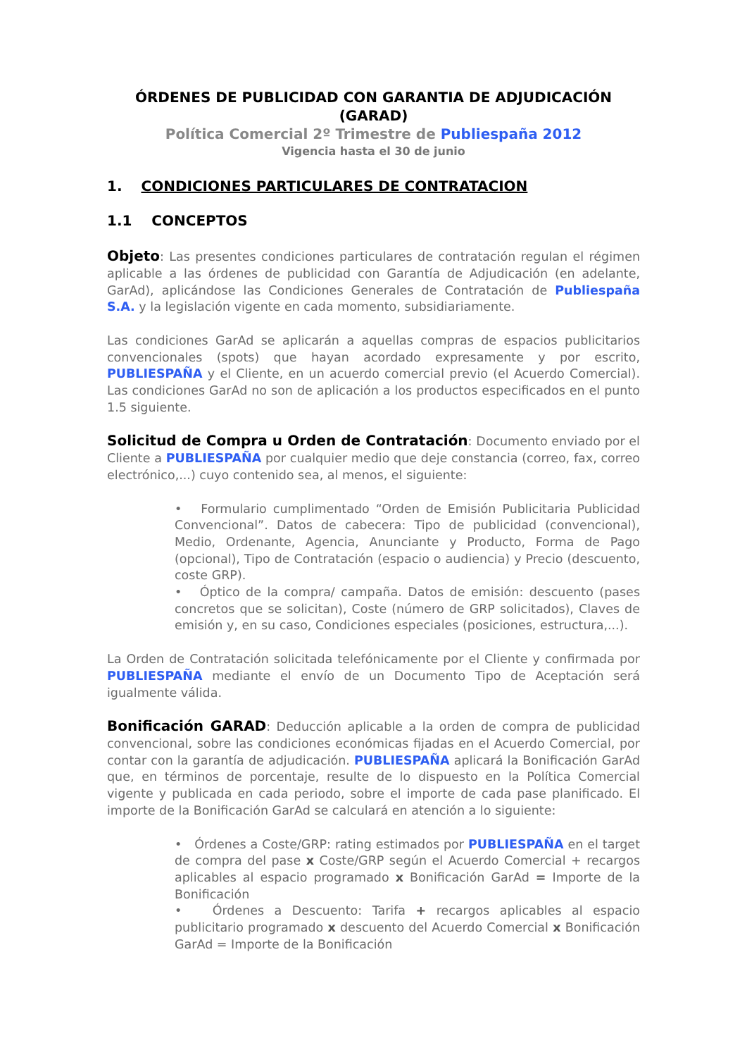ÓRDENES DE PUBLICIDAD CON GARANTIA DE ADJUDICACIÓN
(GARAD)
Política Comercial 2º Trimestre de Publiespaña 2012
Vigencia hasta el 30 de junio
1. CONDICIONES PARTICULARES DE CONTRATACION
1.1 CONCEPTOS
Objeto: Las presentes condiciones particulares de contratación regulan el régimen aplicable a las órdenes de publicidad con Garantía de Adjudicación (en adelante, GarAd), aplicándose las Condiciones Generales de Contratación de Publiespaña S.A. y la legislación vigente en cada momento, subsidiariamente.
Las condiciones GarAd se aplicarán a aquellas compras de espacios publicitarios convencionales (spots) que hayan acordado expresamente y por escrito, PUBLIESPAÑA y el Cliente, en un acuerdo comercial previo (el Acuerdo Comercial). Las condiciones GarAd no son de aplicación a los productos especificados en el punto 1.5 siguiente.
Solicitud de Compra u Orden de Contratación: Documento enviado por el Cliente a PUBLIESPAÑA por cualquier medio que deje constancia (correo, fax, correo electrónico,...) cuyo contenido sea, al menos, el siguiente:
• Formulario cumplimentado “Orden de Emisión Publicitaria Publicidad Convencional”. Datos de cabecera: Tipo de publicidad (convencional), Medio, Ordenante, Agencia, Anunciante y Producto, Forma de Pago (opcional), Tipo de Contratación (espacio o audiencia) y Precio (descuento, coste GRP).
• Óptico de la compra/ campaña. Datos de emisión: descuento (pases concretos que se solicitan), Coste (número de GRP solicitados), Claves de emisión y, en su caso, Condiciones especiales (posiciones, estructura,...).
La Orden de Contratación solicitada telefónicamente por el Cliente y confirmada por PUBLIESPAÑA mediante el envío de un Documento Tipo de Aceptación será igualmente válida.
Bonificación GARAD: Deducción aplicable a la orden de compra de publicidad convencional, sobre las condiciones económicas fijadas en el Acuerdo Comercial, por contar con la garantía de adjudicación. PUBLIESPAÑA aplicará la Bonificación GarAd que, en términos de porcentaje, resulte de lo dispuesto en la Política Comercial vigente y publicada en cada periodo, sobre el importe de cada pase planificado. El importe de la Bonificación GarAd se calculará en atención a lo siguiente:
• Órdenes a Coste/GRP: rating estimados por PUBLIESPAÑA en el target de compra del pase x Coste/GRP según el Acuerdo Comercial + recargos aplicables al espacio programado x Bonificación GarAd = Importe de la Bonificación
• Órdenes a Descuento: Tarifa + recargos aplicables al espacio publicitario programado x descuento del Acuerdo Comercial x Bonificación GarAd = Importe de la Bonificación